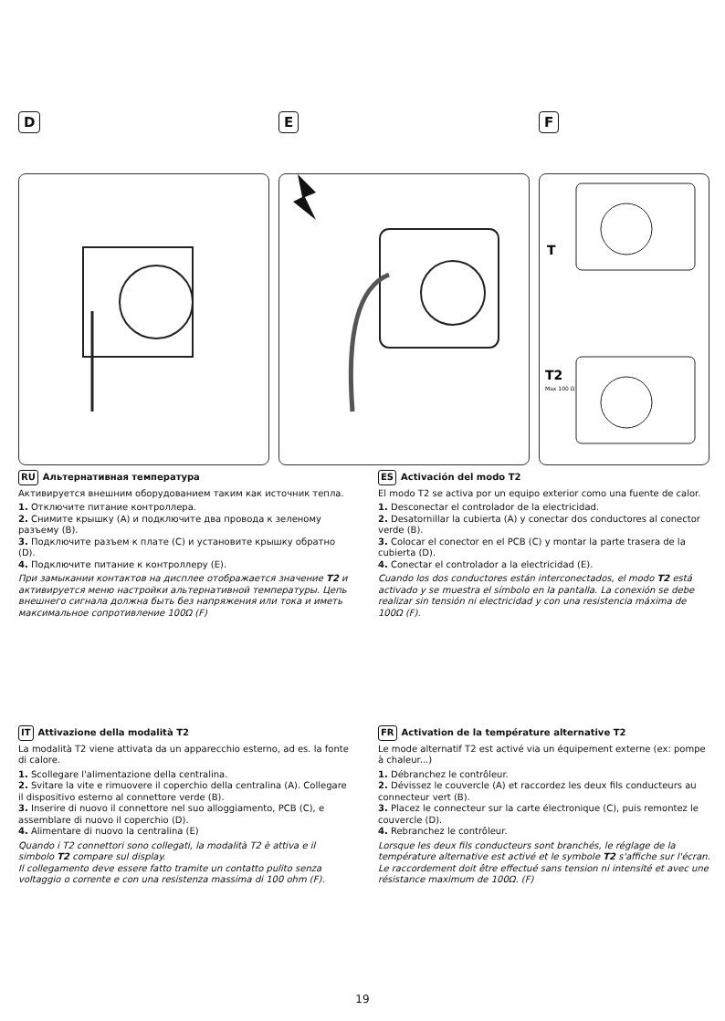D E F
T
T2
Max 100 Ω
RU Альтернативная температура
Активируется внешним оборудованием таким как источник тепла.
1. Отключите питание контроллера.
2. Снимите крышку (A) и подключите два провода к зеленому разъему (B).
3. Подключите разъем к плате (C) и установите крышку обратно (D).
4. Подключите питание к контроллеру (E).
При замыкании контактов на дисплее отображается значение T2 и активируется меню настройки альтернативной температуры. Цепь внешнего сигнала должна быть без напряжения или тока и иметь максимальное сопротивление 100Ω (F)
ES Activación del modo T2
El modo T2 se activa por un equipo exterior como una fuente de calor.
1. Desconectar el controlador de la electricidad.
2. Desatornillar la cubierta (A) y conectar dos conductores al conector verde (B).
3. Colocar el conector en el PCB (C) y montar la parte trasera de la cubierta (D).
4. Conectar el controlador a la electricidad (E).
Cuando los dos conductores están interconectados, el modo T2 está activado y se muestra el símbolo en la pantalla. La conexión se debe realizar sin tensión ni electricidad y con una resistencia máxima de 100Ω (F).
IT Attivazione della modalità T2
La modalità T2 viene attivata da un apparecchio esterno, ad es. la fonte di calore.
1. Scollegare l'alimentazione della centralina.
2. Svitare la vite e rimuovere il coperchio della centralina (A). Collegare il dispositivo esterno al connettore verde (B).
3. Inserire di nuovo il connettore nel suo alloggiamento, PCB (C), e assemblare di nuovo il coperchio (D).
4. Alimentare di nuovo la centralina (E)
Quando i T2 connettori sono collegati, la modalità T2 è attiva e il simbolo T2 compare sul display.
Il collegamento deve essere fatto tramite un contatto pulito senza voltaggio o corrente e con una resistenza massima di 100 ohm (F).
FR Activation de la température alternative T2
Le mode alternatif T2 est activé via un équipement externe (ex: pompe à chaleur...)
1. Débranchez le contrôleur.
2. Dévissez le couvercle (A) et raccordez les deux fils conducteurs au connecteur vert (B).
3. Placez le connecteur sur la carte électronique (C), puis remontez le couvercle (D).
4. Rebranchez le contrôleur.
Lorsque les deux fils conducteurs sont branchés, le réglage de la température alternative est activé et le symbole T2 s'affiche sur l'écran. Le raccordement doit être effectué sans tension ni intensité et avec une résistance maximum de 100Ω. (F)
19